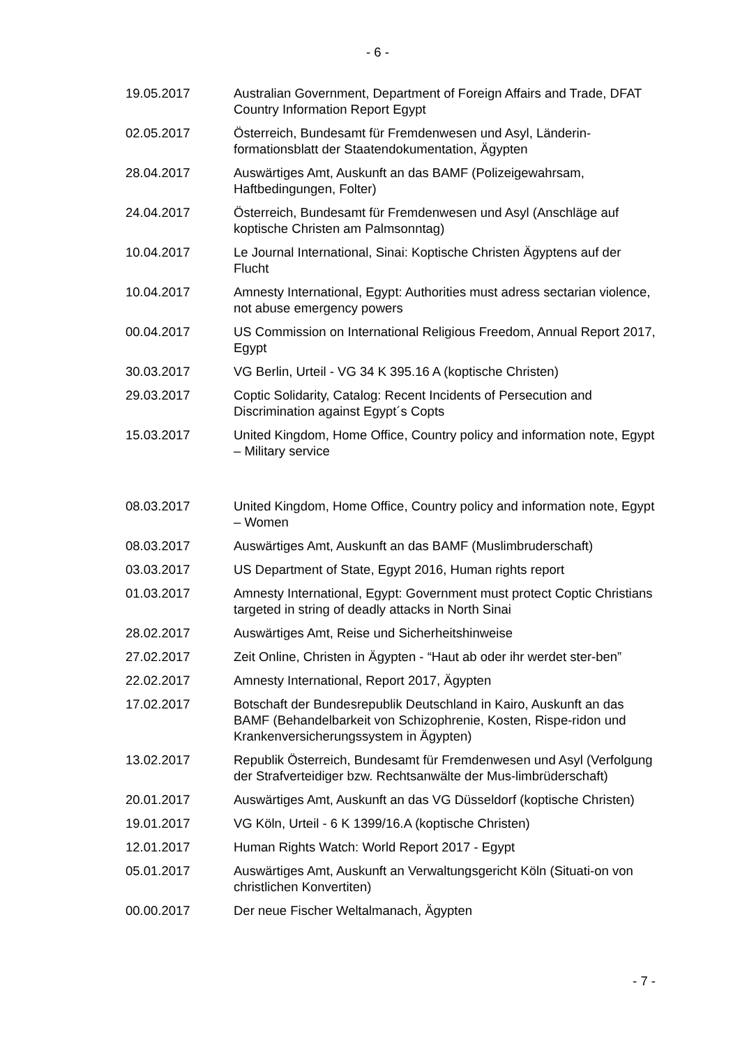- 6 -
| 19.05.2017 | Australian Government, Department of Foreign Affairs and Trade, DFAT Country Information Report Egypt |
| 02.05.2017 | Österreich, Bundesamt für Fremdenwesen und Asyl, Länderin-formationsblatt der Staatendokumentation, Ägypten |
| 28.04.2017 | Auswärtiges Amt, Auskunft an das BAMF (Polizeigewahrsam, Haftbedingungen, Folter) |
| 24.04.2017 | Österreich, Bundesamt für Fremdenwesen und Asyl (Anschläge auf koptische Christen am Palmsonntag) |
| 10.04.2017 | Le Journal International, Sinai: Koptische Christen Ägyptens auf der Flucht |
| 10.04.2017 | Amnesty International, Egypt: Authorities must adress sectarian violence, not abuse emergency powers |
| 00.04.2017 | US Commission on International Religious Freedom, Annual Report 2017, Egypt |
| 30.03.2017 | VG Berlin, Urteil - VG 34 K 395.16 A (koptische Christen) |
| 29.03.2017 | Coptic Solidarity, Catalog: Recent Incidents of Persecution and Discrimination against Egypt´s Copts |
| 15.03.2017 | United Kingdom, Home Office, Country policy and information note, Egypt – Military service |
| 08.03.2017 | United Kingdom, Home Office, Country policy and information note, Egypt – Women |
| 08.03.2017 | Auswärtiges Amt, Auskunft an das BAMF (Muslimbruderschaft) |
| 03.03.2017 | US Department of State, Egypt 2016, Human rights report |
| 01.03.2017 | Amnesty International, Egypt: Government must protect Coptic Christians targeted in string of deadly attacks in North Sinai |
| 28.02.2017 | Auswärtiges Amt, Reise und Sicherheitshinweise |
| 27.02.2017 | Zeit Online, Christen in Ägypten - “Haut ab oder ihr werdet ster-ben” |
| 22.02.2017 | Amnesty International, Report 2017, Ägypten |
| 17.02.2017 | Botschaft der Bundesrepublik Deutschland in Kairo, Auskunft an das BAMF (Behandelbarkeit von Schizophrenie, Kosten, Rispe-ridon und Krankenversicherungssystem in Ägypten) |
| 13.02.2017 | Republik Österreich, Bundesamt für Fremdenwesen und Asyl (Verfolgung der Strafverteidiger bzw. Rechtsanwälte der Mus-limbrüderschaft) |
| 20.01.2017 | Auswärtiges Amt, Auskunft an das VG Düsseldorf (koptische Christen) |
| 19.01.2017 | VG Köln, Urteil - 6 K 1399/16.A (koptische Christen) |
| 12.01.2017 | Human Rights Watch: World Report 2017 - Egypt |
| 05.01.2017 | Auswärtiges Amt, Auskunft an Verwaltungsgericht Köln (Situati-on von christlichen Konvertiten) |
| 00.00.2017 | Der neue Fischer Weltalmanach, Ägypten |
- 7 -